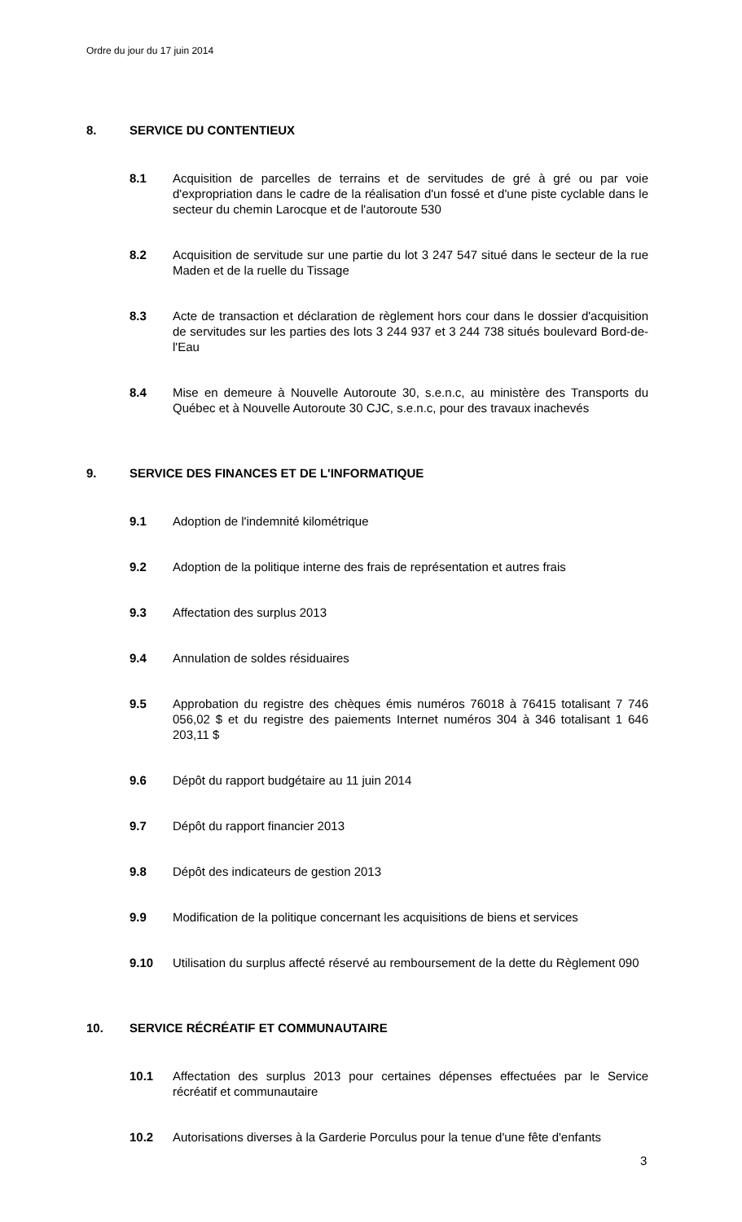Ordre du jour du 17 juin 2014
8. SERVICE DU CONTENTIEUX
8.1 Acquisition de parcelles de terrains et de servitudes de gré à gré ou par voie d'expropriation dans le cadre de la réalisation d'un fossé et d'une piste cyclable dans le secteur du chemin Larocque et de l'autoroute 530
8.2 Acquisition de servitude sur une partie du lot 3 247 547 situé dans le secteur de la rue Maden et de la ruelle du Tissage
8.3 Acte de transaction et déclaration de règlement hors cour dans le dossier d'acquisition de servitudes sur les parties des lots 3 244 937 et 3 244 738 situés boulevard Bord-de-l'Eau
8.4 Mise en demeure à Nouvelle Autoroute 30, s.e.n.c, au ministère des Transports du Québec et à Nouvelle Autoroute 30 CJC, s.e.n.c, pour des travaux inachevés
9. SERVICE DES FINANCES ET DE L'INFORMATIQUE
9.1 Adoption de l'indemnité kilométrique
9.2 Adoption de la politique interne des frais de représentation et autres frais
9.3 Affectation des surplus 2013
9.4 Annulation de soldes résiduaires
9.5 Approbation du registre des chèques émis numéros 76018 à 76415 totalisant 7 746 056,02 $ et du registre des paiements Internet numéros 304 à 346 totalisant 1 646 203,11 $
9.6 Dépôt du rapport budgétaire au 11 juin 2014
9.7 Dépôt du rapport financier 2013
9.8 Dépôt des indicateurs de gestion 2013
9.9 Modification de la politique concernant les acquisitions de biens et services
9.10 Utilisation du surplus affecté réservé au remboursement de la dette du Règlement 090
10. SERVICE RÉCRÉATIF ET COMMUNAUTAIRE
10.1 Affectation des surplus 2013 pour certaines dépenses effectuées par le Service récréatif et communautaire
10.2 Autorisations diverses à la Garderie Porculus pour la tenue d'une fête d'enfants
3